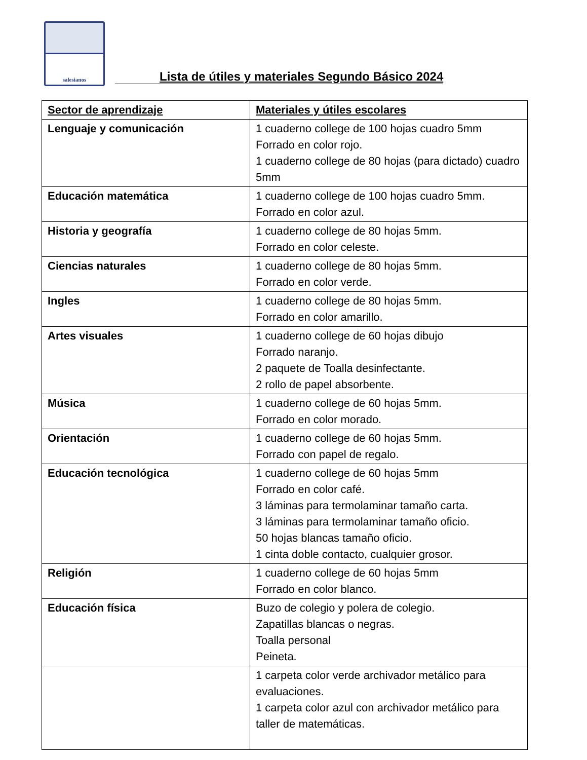salesianos
Lista de útiles y materiales Segundo Básico 2024
| Sector de aprendizaje | Materiales y útiles escolares |
| --- | --- |
| Lenguaje y comunicación | 1 cuaderno college de 100 hojas cuadro 5mm Forrado en color rojo. 1 cuaderno college de 80 hojas (para dictado) cuadro 5mm |
| Educación matemática | 1 cuaderno college de 100 hojas cuadro 5mm. Forrado en color azul. |
| Historia y geografía | 1 cuaderno college de 80 hojas 5mm. Forrado en color celeste. |
| Ciencias naturales | 1 cuaderno college de 80 hojas 5mm. Forrado en color verde. |
| Ingles | 1 cuaderno college de 80 hojas 5mm. Forrado en color amarillo. |
| Artes visuales | 1 cuaderno college de 60 hojas dibujo Forrado naranjo. 2 paquete de Toalla desinfectante. 2 rollo de papel absorbente. |
| Música | 1 cuaderno college de 60 hojas 5mm. Forrado en color morado. |
| Orientación | 1 cuaderno college de 60 hojas 5mm. Forrado con papel de regalo. |
| Educación tecnológica | 1 cuaderno college de 60 hojas 5mm Forrado en color café. 3 láminas para termolaminar tamaño carta. 3 láminas para termolaminar tamaño oficio. 50 hojas blancas tamaño oficio. 1 cinta doble contacto, cualquier grosor. |
| Religión | 1 cuaderno college de 60 hojas 5mm Forrado en color blanco. |
| Educación física | Buzo de colegio y polera de colegio. Zapatillas blancas o negras. Toalla personal Peineta. |
| | 1 carpeta color verde archivador metálico para evaluaciones. 1 carpeta color azul con archivador metálico para taller de matemáticas. |